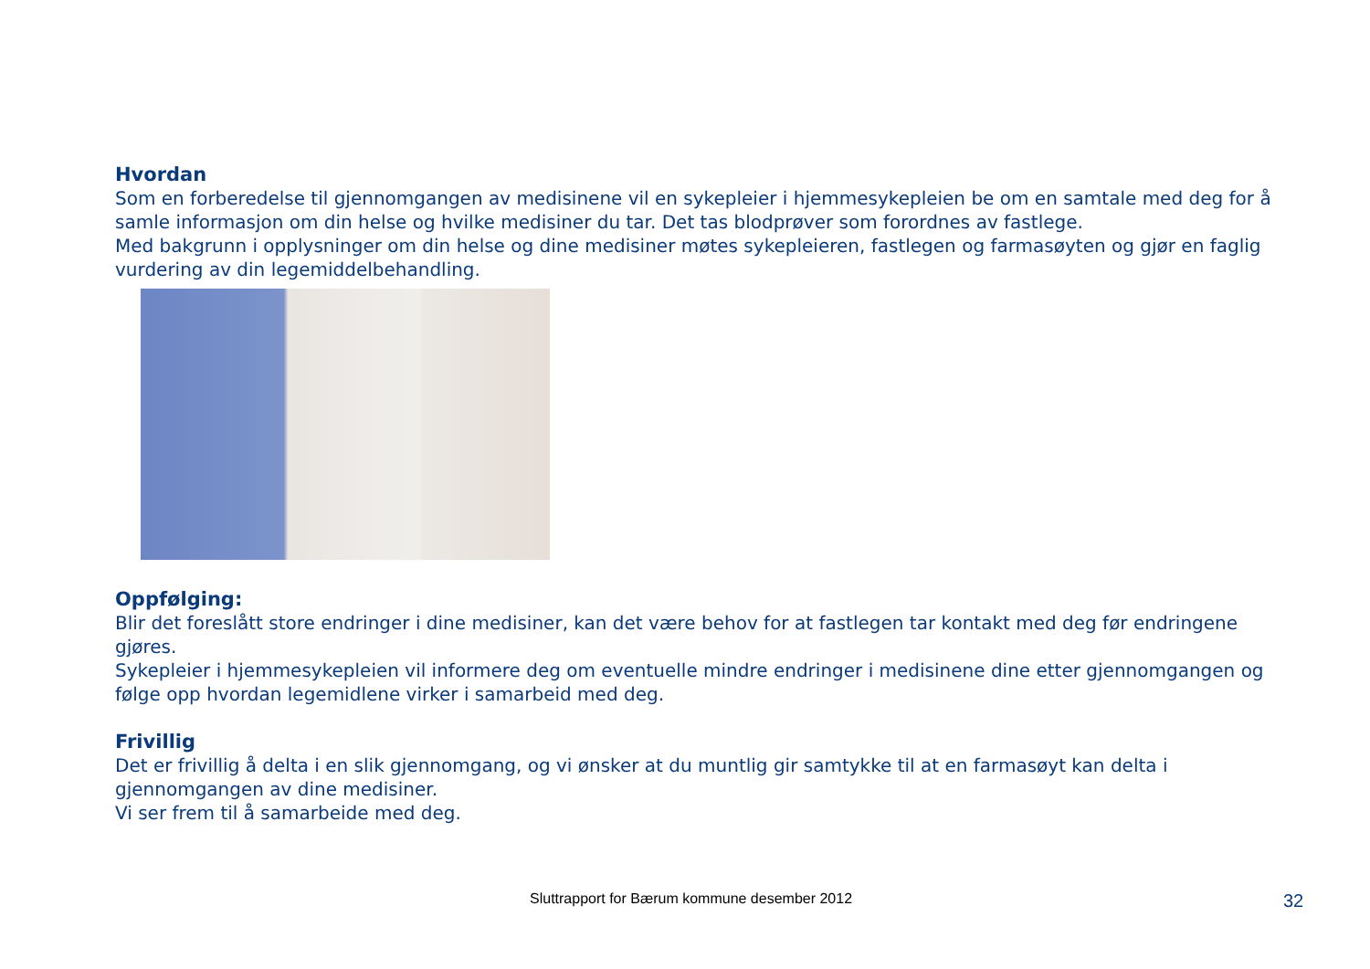Hvordan
Som en forberedelse til gjennomgangen av medisinene vil en sykepleier i hjemmesykepleien be om en samtale med deg for å samle informasjon om din helse og hvilke medisiner du tar. Det tas blodprøver som forordnes av fastlege.
Med bakgrunn i opplysninger om din helse og dine medisiner møtes sykepleieren, fastlegen og farmasøyten og gjør en faglig vurdering av din legemiddelbehandling.
Oppfølging:
Blir det foreslått store endringer i dine medisiner, kan det være behov for at fastlegen tar kontakt med deg før endringene gjøres.
Sykepleier i hjemmesykepleien vil informere deg om eventuelle mindre endringer i medisinene dine etter gjennomgangen og følge opp hvordan legemidlene virker i samarbeid med deg.
Frivillig
Det er frivillig å delta i en slik gjennomgang, og vi ønsker at du muntlig gir samtykke til at en farmasøyt kan delta i gjennomgangen av dine medisiner.
Vi ser frem til å samarbeide med deg.
Sluttrapport for Bærum kommune desember 2012 32